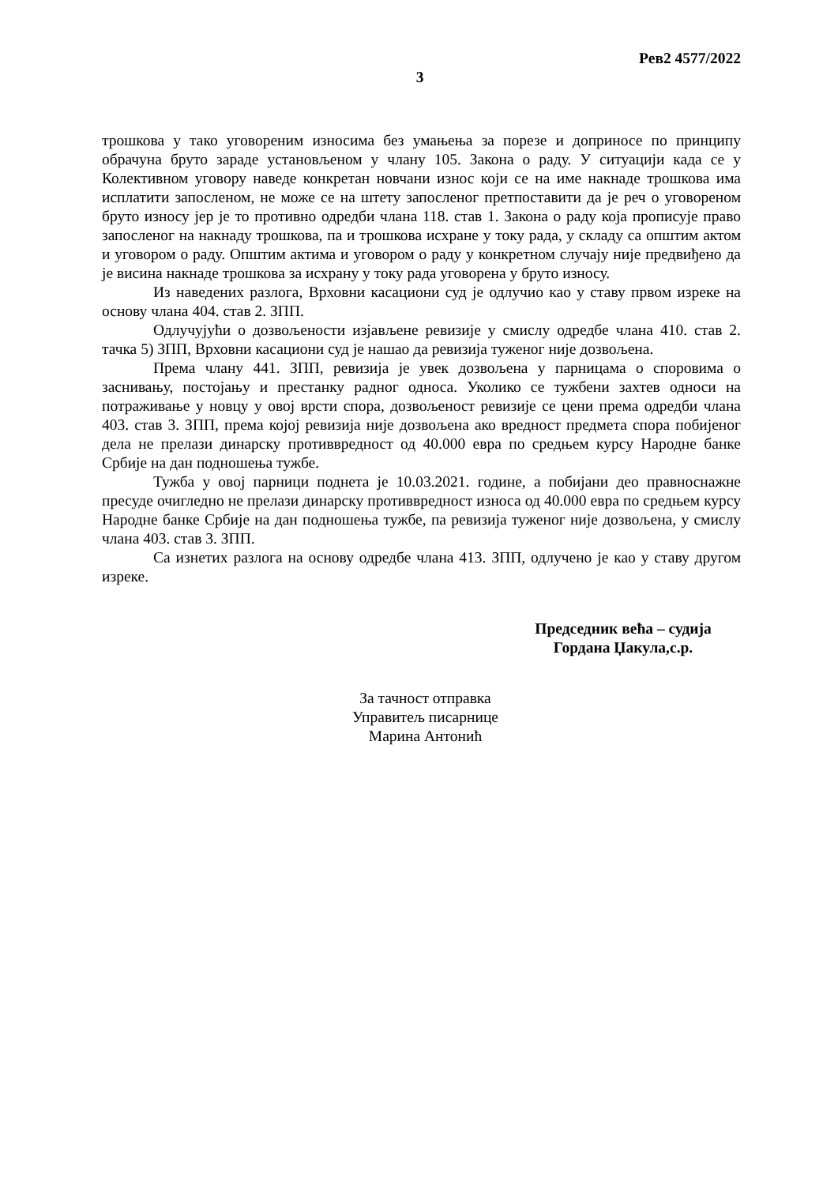Рев2 4577/2022
3
трошкова у тако уговореним износима без умањења за порезе и доприносе по принципу обрачуна бруто зараде установљеном у члану 105. Закона о раду. У ситуацији када се у Колективном уговору наведе конкретан новчани износ који се на име накнаде трошкова има исплатити запосленом, не може се на штету запосленог претпоставити да је реч о уговореном бруто износу јер је то противно одредби члана 118. став 1. Закона о раду која прописује право запосленог на накнаду трошкова, па и трошкова исхране у току рада, у складу са општим актом и уговором о раду. Општим актима и уговором о раду у конкретном случају није предвиђено да је висина накнаде трошкова за исхрану у току рада уговорена у бруто износу.
Из наведених разлога, Врховни касациони суд је одлучио као у ставу првом изреке на основу члана 404. став 2. ЗПП.
Одлучујући о дозвољености изјављене ревизије у смислу одредбе члана 410. став 2. тачка 5) ЗПП, Врховни касациони суд је нашао да ревизија туженог није дозвољена.
Према члану 441. ЗПП, ревизија је увек дозвољена у парницама о споровима о заснивању, постојању и престанку радног односа. Уколико се тужбени захтев односи на потраживање у новцу у овој врсти спора, дозвољеност ревизије се цени према одредби члана 403. став 3. ЗПП, према којој ревизија није дозвољена ако вредност предмета спора побијеног дела не прелази динарску противвредност од 40.000 евра по средњем курсу Народне банке Србије на дан подношења тужбе.
Тужба у овој парници поднета је 10.03.2021. године, а побијани део правноснажне пресуде очигледно не прелази динарску противвредност износа од 40.000 евра по средњем курсу Народне банке Србије на дан подношења тужбе, па ревизија туженог није дозвољена, у смислу члана 403. став 3. ЗПП.
Са изнетих разлога на основу одредбе члана 413. ЗПП, одлучено је као у ставу другом изреке.
Председник већа – судија
Гордана Џакула,с.р.
За тачност отправка
Управитељ писарнице
Марина Антонић